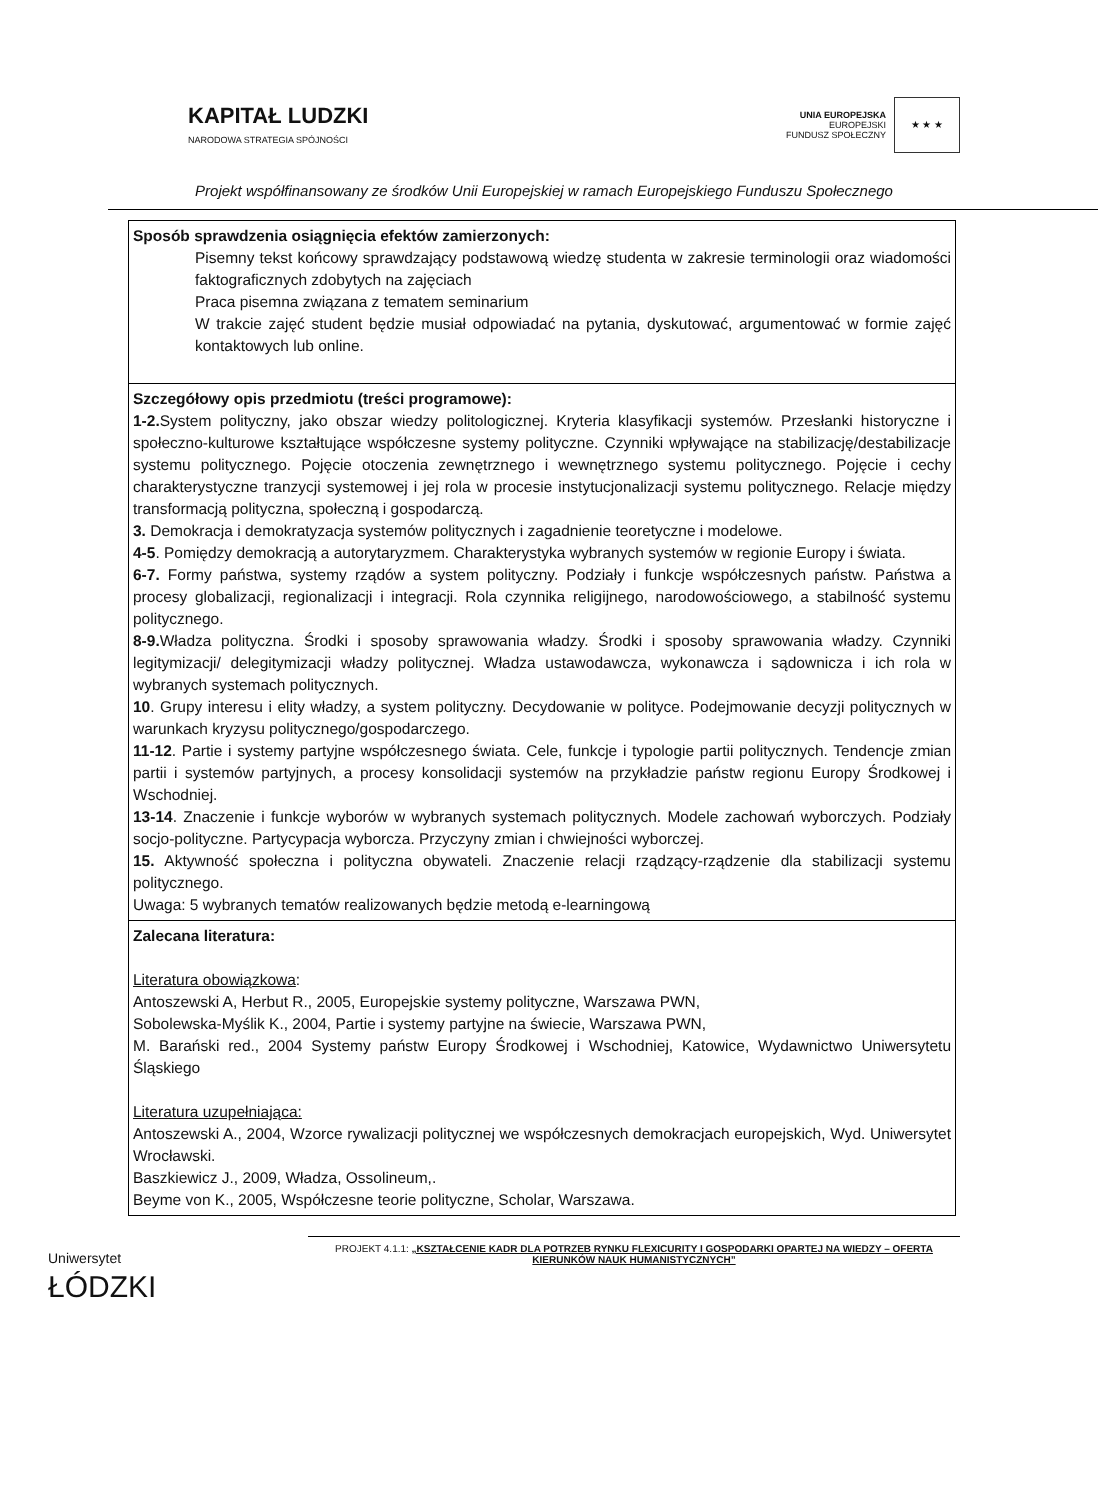KAPITAŁ LUDZKI
NARODOWA STRATEGIA SPÓJNOŚCI
UNIA EUROPEJSKA
EUROPEJSKI
FUNDUSZ SPOŁECZNY
★ ★ ★
Projekt współfinansowany ze środków Unii Europejskiej w ramach Europejskiego Funduszu Społecznego
| Sposób sprawdzenia osiągnięcia efektów zamierzonych: Pisemny tekst końcowy sprawdzający podstawową wiedzę studenta w zakresie terminologii oraz wiadomości faktograficznych zdobytych na zajęciach Praca pisemna związana z tematem seminarium W trakcie zajęć student będzie musiał odpowiadać na pytania, dyskutować, argumentować w formie zajęć kontaktowych lub online. |
| Szczegółowy opis przedmiotu (treści programowe): 1-2. System polityczny, jako obszar wiedzy politologicznej. Kryteria klasyfikacji systemów. Przesłanki historyczne i społeczno-kulturowe kształtujące współczesne systemy polityczne. Czynniki wpływające na stabilizację/destabilizacje systemu politycznego. Pojęcie otoczenia zewnętrznego i wewnętrznego systemu politycznego. Pojęcie i cechy charakterystyczne tranzycji systemowej i jej rola w procesie instytucjonalizacji systemu politycznego. Relacje między transformacją polityczna, społeczną i gospodarczą. 3. Demokracja i demokratyzacja systemów politycznych i zagadnienie teoretyczne i modelowe. 4-5 . Pomiędzy demokracją a autorytaryzmem. Charakterystyka wybranych systemów w regionie Europy i świata. 6-7. Formy państwa, systemy rządów a system polityczny. Podziały i funkcje współczesnych państw. Państwa a procesy globalizacji, regionalizacji i integracji. Rola czynnika religijnego, narodowościowego, a stabilność systemu politycznego. 8-9. Władza polityczna. Środki i sposoby sprawowania władzy. Środki i sposoby sprawowania władzy. Czynniki legitymizacji/ delegitymizacji władzy politycznej. Władza ustawodawcza, wykonawcza i sądownicza i ich rola w wybranych systemach politycznych. 10 . Grupy interesu i elity władzy, a system polityczny. Decydowanie w polityce. Podejmowanie decyzji politycznych w warunkach kryzysu politycznego/gospodarczego. 11-12 . Partie i systemy partyjne współczesnego świata. Cele, funkcje i typologie partii politycznych. Tendencje zmian partii i systemów partyjnych, a procesy konsolidacji systemów na przykładzie państw regionu Europy Środkowej i Wschodniej. 13-14 . Znaczenie i funkcje wyborów w wybranych systemach politycznych. Modele zachowań wyborczych. Podziały socjo-polityczne. Partycypacja wyborcza. Przyczyny zmian i chwiejności wyborczej. 15. Aktywność społeczna i polityczna obywateli. Znaczenie relacji rządzący-rządzenie dla stabilizacji systemu politycznego. Uwaga: 5 wybranych tematów realizowanych będzie metodą e-learningową |
| Zalecana literatura: Literatura obowiązkowa : Antoszewski A, Herbut R., 2005, Europejskie systemy polityczne, Warszawa PWN, Sobolewska-Myślik K., 2004, Partie i systemy partyjne na świecie, Warszawa PWN, M. Barański red., 2004 Systemy państw Europy Środkowej i Wschodniej, Katowice, Wydawnictwo Uniwersytetu Śląskiego Literatura uzupełniająca: Antoszewski A., 2004, Wzorce rywalizacji politycznej we współczesnych demokracjach europejskich, Wyd. Uniwersytet Wrocławski. Baszkiewicz J., 2009, Władza, Ossolineum,. Beyme von K., 2005, Współczesne teorie polityczne, Scholar, Warszawa. |
Uniwersytet
ŁÓDZKI
PROJEKT 4.1.1: „KSZTAŁCENIE KADR DLA POTRZEB RYNKU FLEXICURITY I GOSPODARKI OPARTEJ NA WIEDZY – OFERTA KIERUNKÓW NAUK HUMANISTYCZNYCH”